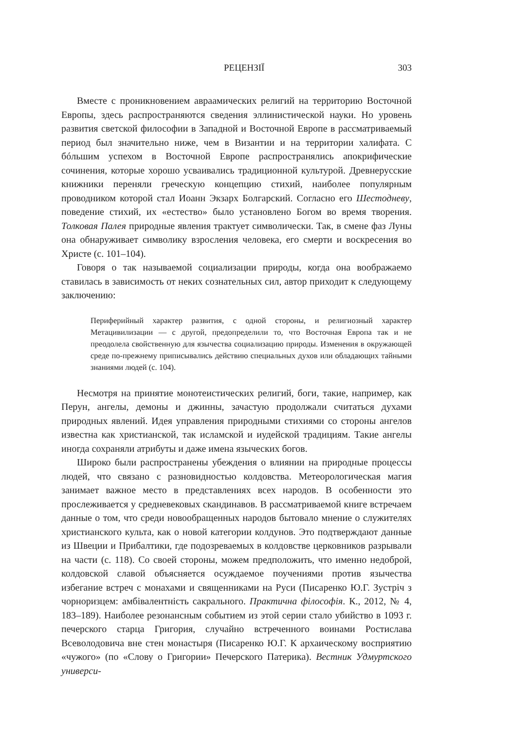РЕЦЕНЗІЇ 303
Вместе с проникновением авраамических религий на территорию Восточной Европы, здесь распространяются сведения эллинистической науки. Но уровень развития светской философии в Западной и Восточной Европе в рассматриваемый период был значительно ниже, чем в Византии и на территории халифата. С бóльшим успехом в Восточной Европе распространялись апокрифические сочинения, которые хорошо усваивались традиционной культурой. Древнерусские книжники переняли греческую концепцию стихий, наиболее популярным проводником которой стал Иоанн Экзарх Болгарский. Согласно его Шестодневу, поведение стихий, их «естество» было установлено Богом во время творения. Толковая Палея природные явления трактует символически. Так, в смене фаз Луны она обнаруживает символику взросления человека, его смерти и воскресения во Христе (с. 101–104).
Говоря о так называемой социализации природы, когда она воображаемо ставилась в зависимость от неких сознательных сил, автор приходит к следующему заключению:
Периферийный характер развития, с одной стороны, и религиозный характер Метацивилизации — с другой, предопределили то, что Восточная Европа так и не преодолела свойственную для язычества социализацию природы. Изменения в окружающей среде по-прежнему приписывались действию специальных духов или обладающих тайными знаниями людей (с. 104).
Несмотря на принятие монотеистических религий, боги, такие, например, как Перун, ангелы, демоны и джинны, зачастую продолжали считаться духами природных явлений. Идея управления природными стихиями со стороны ангелов известна как христианской, так исламской и иудейской традициям. Такие ангелы иногда сохраняли атрибуты и даже имена языческих богов.
Широко были распространены убеждения о влиянии на природные процессы людей, что связано с разновидностью колдовства. Метеорологическая магия занимает важное место в представлениях всех народов. В особенности это прослеживается у средневековых скандинавов. В рассматриваемой книге встречаем данные о том, что среди новообращенных народов бытовало мнение о служителях христианского культа, как о новой категории колдунов. Это подтверждают данные из Швеции и Прибалтики, где подозреваемых в колдовстве церковников разрывали на части (с. 118). Со своей стороны, можем предположить, что именно недоброй, колдовской славой объясняется осуждаемое поучениями против язычества избегание встреч с монахами и священниками на Руси (Писаренко Ю.Г. Зустріч з чорноризцем: амбівалентність сакрального. Практична філософія. К., 2012, № 4, 183–189). Наиболее резонансным событием из этой серии стало убийство в 1093 г. печерского старца Григория, случайно встреченного воинами Ростислава Всеволодовича вне стен монастыря (Писаренко Ю.Г. К архаическому восприятию «чужого» (по «Слову о Григории» Печерского Патерика). Вестник Удмуртского универси-